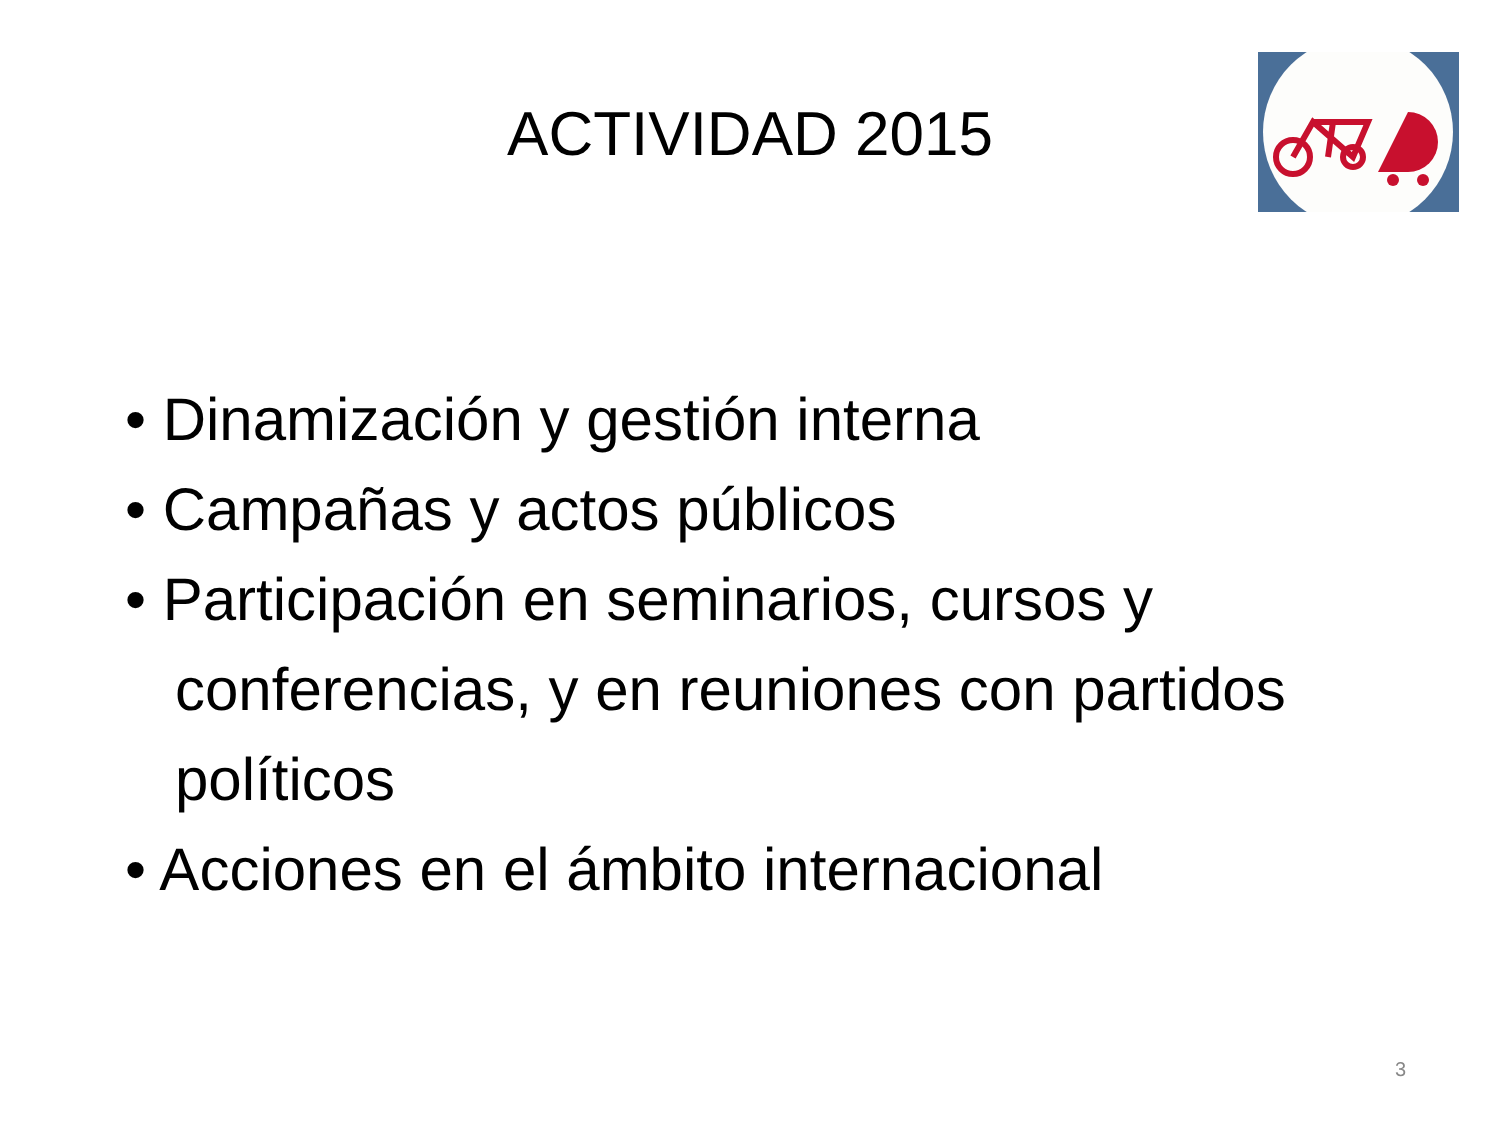ACTIVIDAD 2015
• Dinamización y gestión interna
• Campañas y actos públicos
• Participación en seminarios, cursos y conferencias, y en reuniones con partidos políticos
• Acciones en el ámbito internacional
3